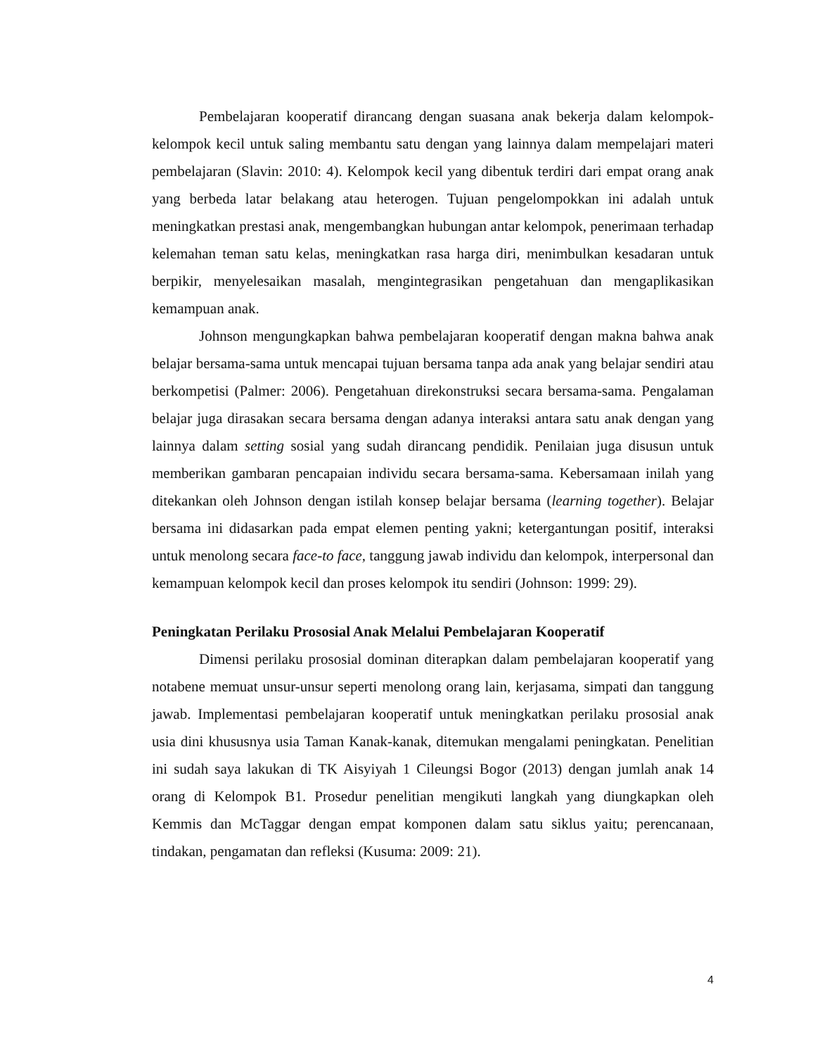Pembelajaran kooperatif dirancang dengan suasana anak bekerja dalam kelompok-kelompok kecil untuk saling membantu satu dengan yang lainnya dalam mempelajari materi pembelajaran (Slavin: 2010: 4). Kelompok kecil yang dibentuk terdiri dari empat orang anak yang berbeda latar belakang atau heterogen. Tujuan pengelompokkan ini adalah untuk meningkatkan prestasi anak, mengembangkan hubungan antar kelompok, penerimaan terhadap kelemahan teman satu kelas, meningkatkan rasa harga diri, menimbulkan kesadaran untuk berpikir, menyelesaikan masalah, mengintegrasikan pengetahuan dan mengaplikasikan kemampuan anak.
Johnson mengungkapkan bahwa pembelajaran kooperatif dengan makna bahwa anak belajar bersama-sama untuk mencapai tujuan bersama tanpa ada anak yang belajar sendiri atau berkompetisi (Palmer: 2006). Pengetahuan direkonstruksi secara bersama-sama. Pengalaman belajar juga dirasakan secara bersama dengan adanya interaksi antara satu anak dengan yang lainnya dalam setting sosial yang sudah dirancang pendidik. Penilaian juga disusun untuk memberikan gambaran pencapaian individu secara bersama-sama. Kebersamaan inilah yang ditekankan oleh Johnson dengan istilah konsep belajar bersama (learning together). Belajar bersama ini didasarkan pada empat elemen penting yakni; ketergantungan positif, interaksi untuk menolong secara face-to face, tanggung jawab individu dan kelompok, interpersonal dan kemampuan kelompok kecil dan proses kelompok itu sendiri (Johnson: 1999: 29).
Peningkatan Perilaku Prososial Anak Melalui Pembelajaran Kooperatif
Dimensi perilaku prososial dominan diterapkan dalam pembelajaran kooperatif yang notabene memuat unsur-unsur seperti menolong orang lain, kerjasama, simpati dan tanggung jawab. Implementasi pembelajaran kooperatif untuk meningkatkan perilaku prososial anak usia dini khususnya usia Taman Kanak-kanak, ditemukan mengalami peningkatan. Penelitian ini sudah saya lakukan di TK Aisyiyah 1 Cileungsi Bogor (2013) dengan jumlah anak 14 orang di Kelompok B1. Prosedur penelitian mengikuti langkah yang diungkapkan oleh Kemmis dan McTaggar dengan empat komponen dalam satu siklus yaitu; perencanaan, tindakan, pengamatan dan refleksi (Kusuma: 2009: 21).
4